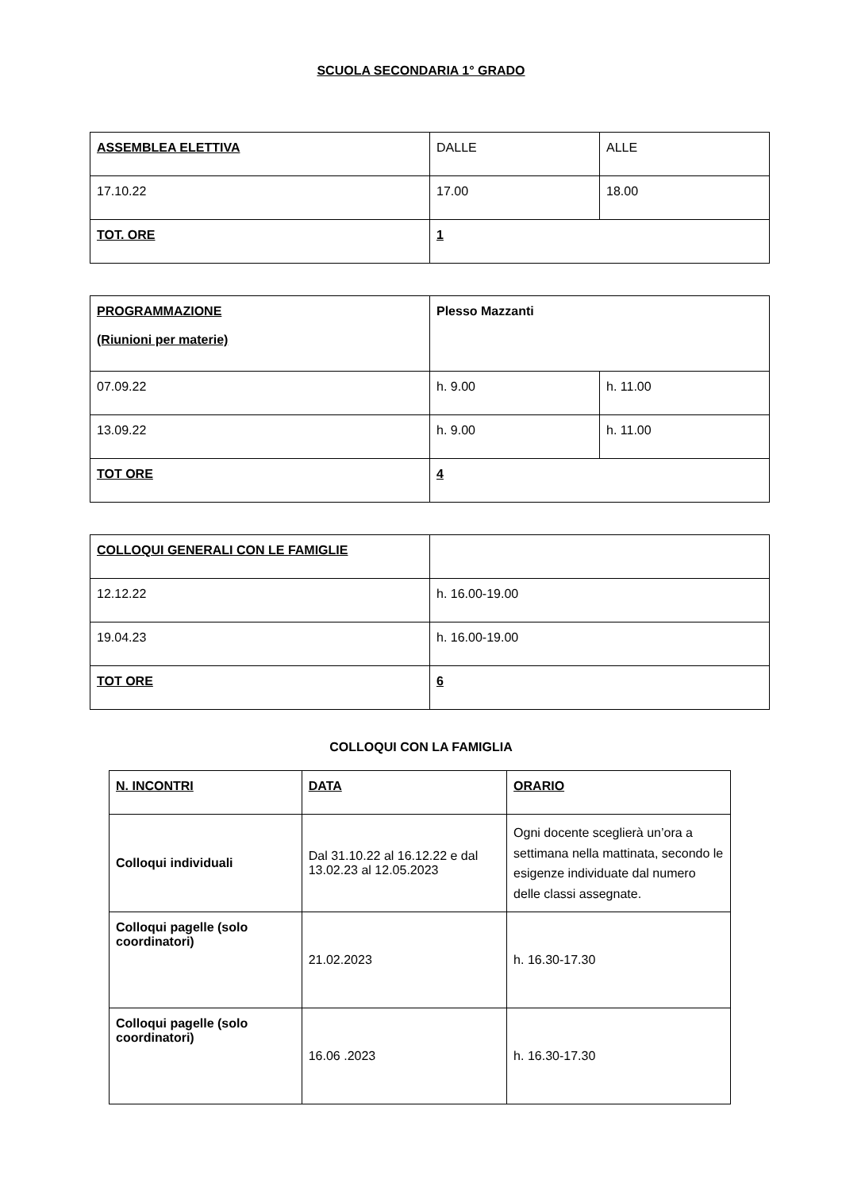SCUOLA SECONDARIA 1° GRADO
| ASSEMBLEA ELETTIVA | DALLE | ALLE |
| 17.10.22 | 17.00 | 18.00 |
| TOT. ORE | 1 | |
| PROGRAMMAZIONE (Riunioni per materie) | Plesso Mazzanti | |
| 07.09.22 | h. 9.00 | h. 11.00 |
| 13.09.22 | h. 9.00 | h. 11.00 |
| TOT ORE | 4 | |
| COLLOQUI GENERALI CON LE FAMIGLIE | |
| 12.12.22 | h. 16.00-19.00 |
| 19.04.23 | h. 16.00-19.00 |
| TOT ORE | 6 |
COLLOQUI CON LA FAMIGLIA
| N. INCONTRI | DATA | ORARIO |
| Colloqui individuali | Dal 31.10.22 al 16.12.22 e dal 13.02.23 al 12.05.2023 | Ogni docente sceglierà un’ora a settimana nella mattinata, secondo le esigenze individuate dal numero delle classi assegnate. |
| Colloqui pagelle (solo coordinatori) | 21.02.2023 | h. 16.30-17.30 |
| Colloqui pagelle (solo coordinatori) | 16.06 .2023 | h. 16.30-17.30 |